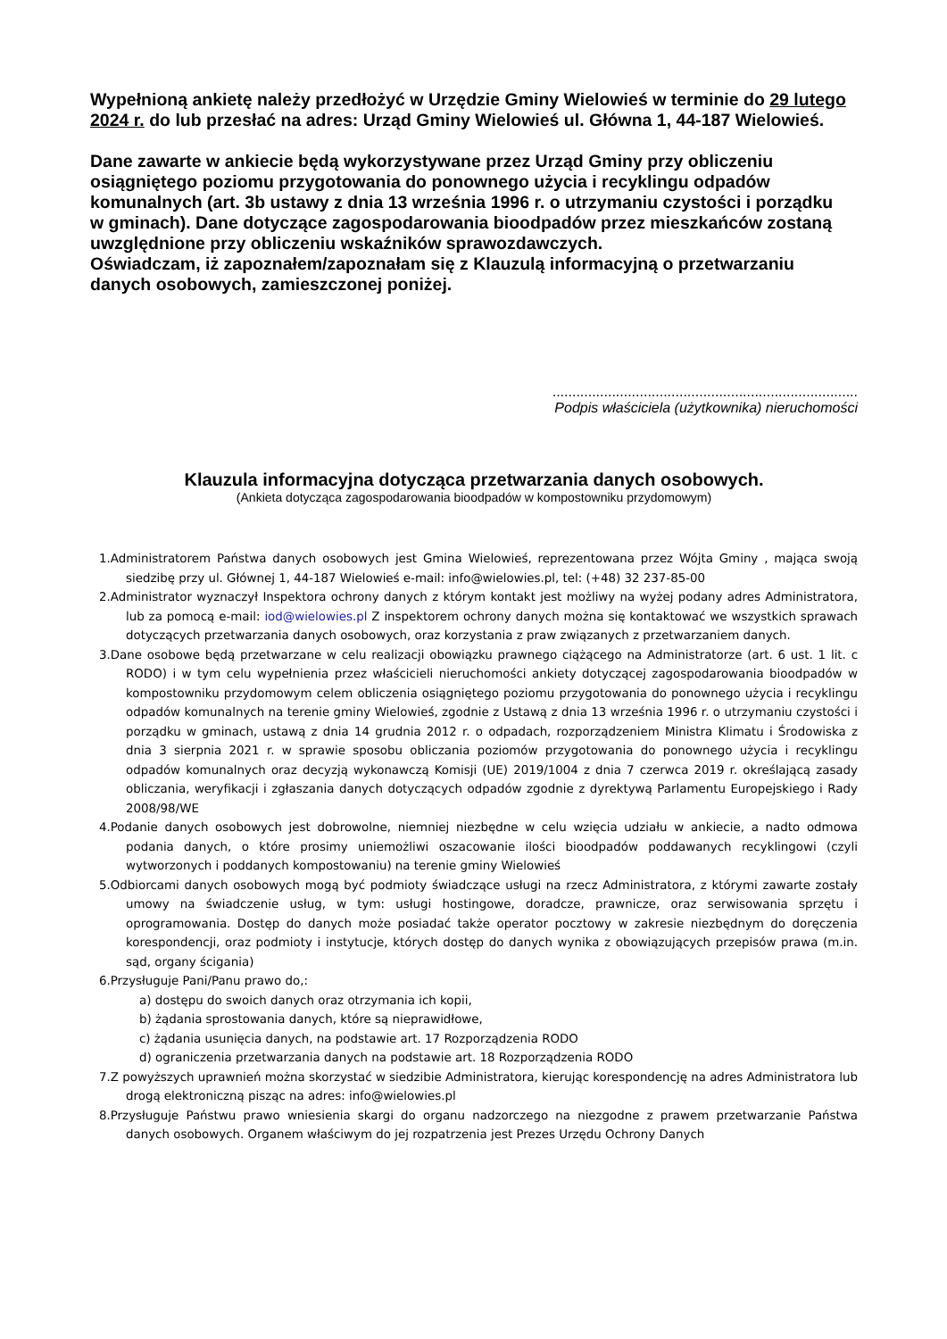Wypełnioną ankietę należy przedłożyć w Urzędzie Gminy Wielowieś w terminie do 29 lutego 2024 r. do lub przesłać na adres: Urząd Gminy Wielowieś ul. Główna 1, 44-187 Wielowieś.
Dane zawarte w ankiecie będą wykorzystywane przez Urząd Gminy przy obliczeniu osiągniętego poziomu przygotowania do ponownego użycia i recyklingu odpadów komunalnych (art. 3b ustawy z dnia 13 września 1996 r. o utrzymaniu czystości i porządku
w gminach). Dane dotyczące zagospodarowania bioodpadów przez mieszkańców zostaną uwzględnione przy obliczeniu wskaźników sprawozdawczych.
Oświadczam, iż zapoznałem/zapoznałam się z Klauzulą informacyjną o przetwarzaniu
danych osobowych, zamieszczonej poniżej.
.............................................................................
Podpis właściciela (użytkownika) nieruchomości
Klauzula informacyjna dotycząca przetwarzania danych osobowych.
(Ankieta dotycząca zagospodarowania bioodpadów w kompostowniku przydomowym)
1.Administratorem Państwa danych osobowych jest Gmina Wielowieś, reprezentowana przez Wójta Gminy , mająca swoją siedzibę przy ul. Głównej 1, 44-187 Wielowieś e-mail: info@wielowies.pl, tel: (+48) 32 237-85-00
2.Administrator wyznaczył Inspektora ochrony danych z którym kontakt jest możliwy na wyżej podany adres Administratora, lub za pomocą e-mail: iod@wielowies.pl Z inspektorem ochrony danych można się kontaktować we wszystkich sprawach dotyczących przetwarzania danych osobowych, oraz korzystania z praw związanych z przetwarzaniem danych.
3.Dane osobowe będą przetwarzane w celu realizacji obowiązku prawnego ciążącego na Administratorze (art. 6 ust. 1 lit. c RODO) i w tym celu wypełnienia przez właścicieli nieruchomości ankiety dotyczącej zagospodarowania bioodpadów w kompostowniku przydomowym celem obliczenia osiągniętego poziomu przygotowania do ponownego użycia i recyklingu odpadów komunalnych na terenie gminy Wielowieś, zgodnie z Ustawą z dnia 13 września 1996 r. o utrzymaniu czystości i porządku w gminach, ustawą z dnia 14 grudnia 2012 r. o odpadach, rozporządzeniem Ministra Klimatu i Środowiska z dnia 3 sierpnia 2021 r. w sprawie sposobu obliczania poziomów przygotowania do ponownego użycia i recyklingu odpadów komunalnych oraz decyzją wykonawczą Komisji (UE) 2019/1004 z dnia 7 czerwca 2019 r. określającą zasady obliczania, weryfikacji i zgłaszania danych dotyczących odpadów zgodnie z dyrektywą Parlamentu Europejskiego i Rady 2008/98/WE
4.Podanie danych osobowych jest dobrowolne, niemniej niezbędne w celu wzięcia udziału w ankiecie, a nadto odmowa podania danych, o które prosimy uniemożliwi oszacowanie ilości bioodpadów poddawanych recyklingowi (czyli wytworzonych i poddanych kompostowaniu) na terenie gminy Wielowieś
5.Odbiorcami danych osobowych mogą być podmioty świadczące usługi na rzecz Administratora, z którymi zawarte zostały umowy na świadczenie usług, w tym: usługi hostingowe, doradcze, prawnicze, oraz serwisowania sprzętu i oprogramowania. Dostęp do danych może posiadać także operator pocztowy w zakresie niezbędnym do doręczenia korespondencji, oraz podmioty i instytucje, których dostęp do danych wynika z obowiązujących przepisów prawa (m.in. sąd, organy ścigania)
6.Przysługuje Pani/Panu prawo do,:
a) dostępu do swoich danych oraz otrzymania ich kopii,
b) żądania sprostowania danych, które są nieprawidłowe,
c) żądania usunięcia danych, na podstawie art. 17 Rozporządzenia RODO
d) ograniczenia przetwarzania danych na podstawie art. 18 Rozporządzenia RODO
7.Z powyższych uprawnień można skorzystać w siedzibie Administratora, kierując korespondencję na adres Administratora lub drogą elektroniczną pisząc na adres: info@wielowies.pl
8.Przysługuje Państwu prawo wniesienia skargi do organu nadzorczego na niezgodne z prawem przetwarzanie Państwa danych osobowych. Organem właściwym do jej rozpatrzenia jest Prezes Urzędu Ochrony Danych